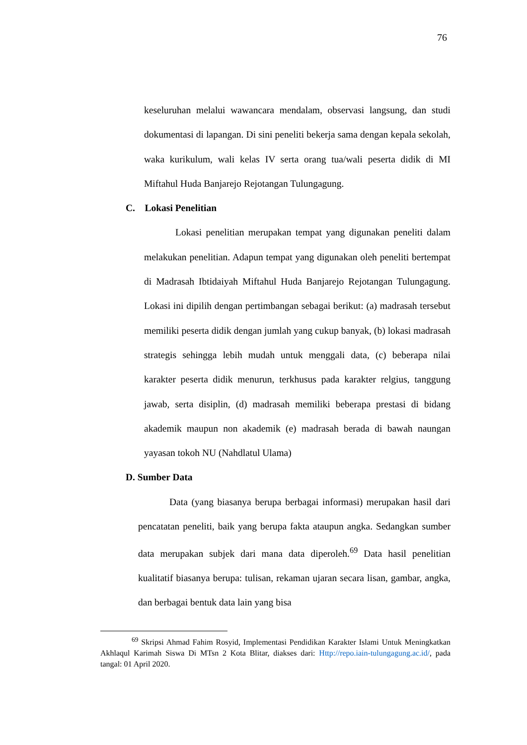76
keseluruhan melalui wawancara mendalam, observasi langsung, dan studi dokumentasi di lapangan. Di sini peneliti bekerja sama dengan kepala sekolah, waka kurikulum, wali kelas IV serta orang tua/wali peserta didik di MI Miftahul Huda Banjarejo Rejotangan Tulungagung.
C. Lokasi Penelitian
Lokasi penelitian merupakan tempat yang digunakan peneliti dalam melakukan penelitian. Adapun tempat yang digunakan oleh peneliti bertempat di Madrasah Ibtidaiyah Miftahul Huda Banjarejo Rejotangan Tulungagung. Lokasi ini dipilih dengan pertimbangan sebagai berikut: (a) madrasah tersebut memiliki peserta didik dengan jumlah yang cukup banyak, (b) lokasi madrasah strategis sehingga lebih mudah untuk menggali data, (c) beberapa nilai karakter peserta didik menurun, terkhusus pada karakter relgius, tanggung jawab, serta disiplin, (d) madrasah memiliki beberapa prestasi di bidang akademik maupun non akademik (e) madrasah berada di bawah naungan yayasan tokoh NU (Nahdlatul Ulama)
D. Sumber Data
Data (yang biasanya berupa berbagai informasi) merupakan hasil dari pencatatan peneliti, baik yang berupa fakta ataupun angka. Sedangkan sumber data merupakan subjek dari mana data diperoleh.<sup>69</sup> Data hasil penelitian kualitatif biasanya berupa: tulisan, rekaman ujaran secara lisan, gambar, angka, dan berbagai bentuk data lain yang bisa
<sup>69</sup> Skripsi Ahmad Fahim Rosyid, Implementasi Pendidikan Karakter Islami Untuk Meningkatkan Akhlaqul Karimah Siswa Di MTsn 2 Kota Blitar, diakses dari: Http://repo.iain-tulungagung.ac.id/, pada tangal: 01 April 2020.